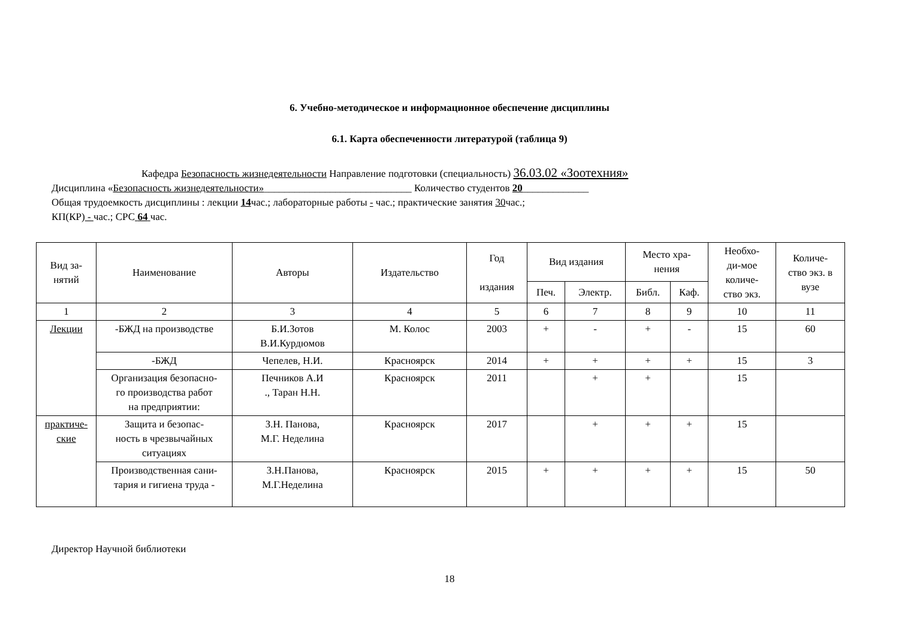6. Учебно-методическое и информационное обеспечение дисциплины
6.1. Карта обеспеченности литературой (таблица 9)
Кафедра Безопасность жизнедеятельности Направление подготовки (специальность) 36.03.02 «Зоотехния»
Дисциплина «Безопасность жизнедеятельности»_____________________________ Количество студентов 20_____________
Общая трудоемкость дисциплины : лекции 14час.; лабораторные работы - час.; практические занятия 30час.;
КП(КР) - час.; СРС 64 час.
| Вид за- нятий | Наименование | Авторы | Издательство | Год издания | Вид издания | | Место хра- нения | | Необхо- ди-мое количе- ство экз. | Количе- ство экз. в вузе |
| --- | --- | --- | --- | --- | --- | --- | --- | --- | --- | --- |
| | | | | | Печ. | Электр. | Библ. | Каф. | | |
| 1 | 2 | 3 | 4 | 5 | 6 | 7 | 8 | 9 | 10 | 11 |
| Лекции | -БЖД на производстве | Б.И.Зотов В.И.Курдюмов | М. Колос | 2003 | + | - | + | - | 15 | 60 |
| | -БЖД | Чепелев, Н.И. | Красноярск | 2014 | + | + | + | + | 15 | 3 |
| | Организация безопасно- го производства работ на предприятии: | Печников А.И ., Таран Н.Н. | Красноярск | 2011 | | + | + | | 15 | |
| практиче- ские | Защита и безопас- ность в чрезвычайных ситуациях | З.Н. Панова, М.Г. Неделина | Красноярск | 2017 | | + | + | + | 15 | |
| | Производственная сани- тария и гигиена труда - | З.Н.Панова, М.Г.Неделина | Красноярск | 2015 | + | + | + | + | 15 | 50 |
Директор Научной библиотеки
18